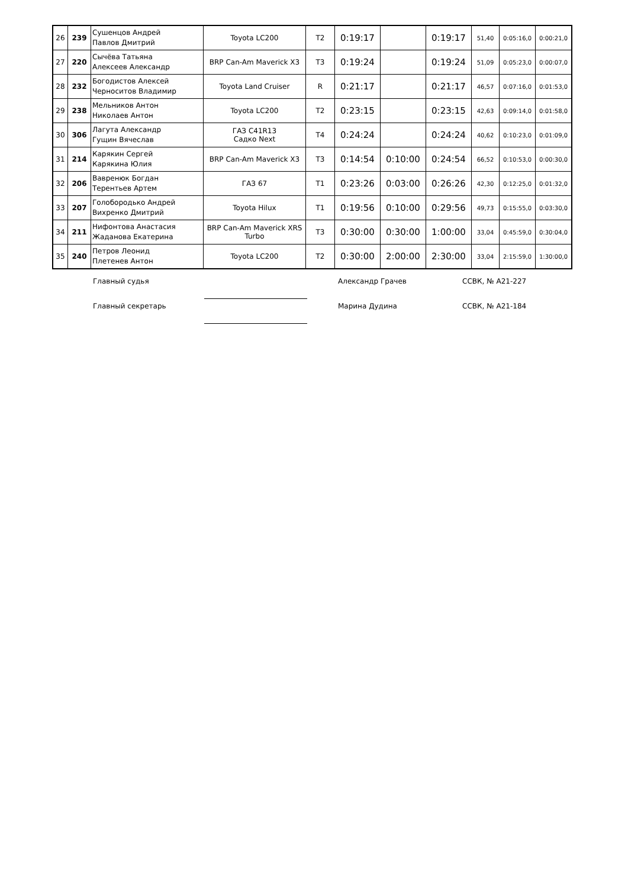| 26 | 239 | Сушенцов Андрей Павлов Дмитрий | Toyota LC200 | T2 | 0:19:17 | | 0:19:17 | 51,40 | 0:05:16,0 | 0:00:21,0 |
| 27 | 220 | Сычёва Татьяна Алексеев Александр | BRP Can-Am Maverick X3 | T3 | 0:19:24 | | 0:19:24 | 51,09 | 0:05:23,0 | 0:00:07,0 |
| 28 | 232 | Богодистов Алексей Черноситов Владимир | Toyota Land Cruiser | R | 0:21:17 | | 0:21:17 | 46,57 | 0:07:16,0 | 0:01:53,0 |
| 29 | 238 | Мельников Антон Николаев Антон | Toyota LC200 | T2 | 0:23:15 | | 0:23:15 | 42,63 | 0:09:14,0 | 0:01:58,0 |
| 30 | 306 | Лагута Александр Гущин Вячеслав | ГАЗ С41R13 Садко Next | T4 | 0:24:24 | | 0:24:24 | 40,62 | 0:10:23,0 | 0:01:09,0 |
| 31 | 214 | Карякин Сергей Карякина Юлия | BRP Can-Am Maverick X3 | T3 | 0:14:54 | 0:10:00 | 0:24:54 | 66,52 | 0:10:53,0 | 0:00:30,0 |
| 32 | 206 | Вавренюк Богдан Терентьев Артем | ГАЗ 67 | T1 | 0:23:26 | 0:03:00 | 0:26:26 | 42,30 | 0:12:25,0 | 0:01:32,0 |
| 33 | 207 | Голобородько Андрей Вихренко Дмитрий | Toyota Hilux | T1 | 0:19:56 | 0:10:00 | 0:29:56 | 49,73 | 0:15:55,0 | 0:03:30,0 |
| 34 | 211 | Нифонтова Анастасия Жаданова Екатерина | BRP Can-Am Maverick XRS Turbo | T3 | 0:30:00 | 0:30:00 | 1:00:00 | 33,04 | 0:45:59,0 | 0:30:04,0 |
| 35 | 240 | Петров Леонид Плетенев Антон | Toyota LC200 | T2 | 0:30:00 | 2:00:00 | 2:30:00 | 33,04 | 2:15:59,0 | 1:30:00,0 |
Главный судья Александр Грачев ССВК, № А21-227
Главный секретарь Марина Дудина ССВК, № А21-184